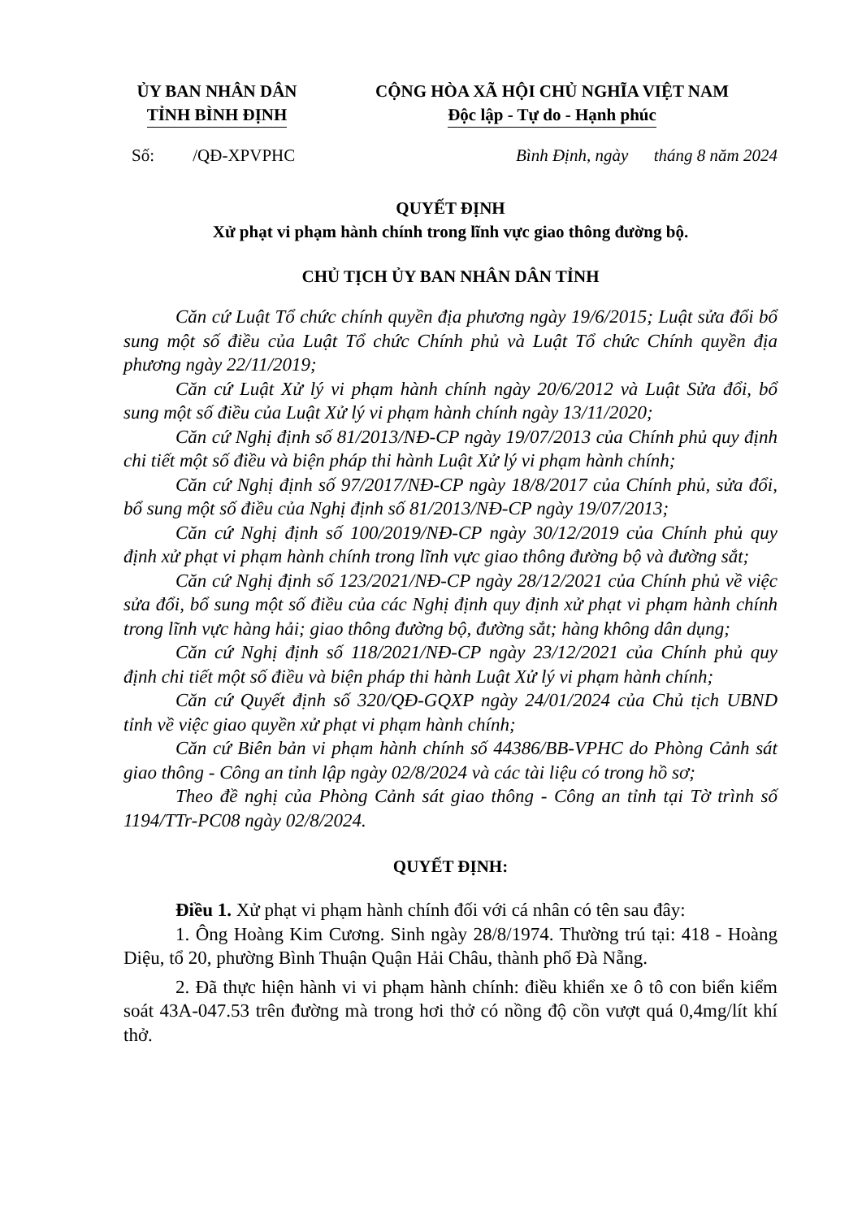ỦY BAN NHÂN DÂN
TỈNH BÌNH ĐỊNH
CỘNG HÒA XÃ HỘI CHỦ NGHĨA VIỆT NAM
Độc lập - Tự do - Hạnh phúc
Số: /QĐ-XPVPHC Bình Định, ngày tháng 8 năm 2024
QUYẾT ĐỊNH
Xử phạt vi phạm hành chính trong lĩnh vực giao thông đường bộ.
CHỦ TỊCH ỦY BAN NHÂN DÂN TỈNH
Căn cứ Luật Tổ chức chính quyền địa phương ngày 19/6/2015; Luật sửa đổi bổ sung một số điều của Luật Tổ chức Chính phủ và Luật Tổ chức Chính quyền địa phương ngày 22/11/2019;
Căn cứ Luật Xử lý vi phạm hành chính ngày 20/6/2012 và Luật Sửa đổi, bổ sung một số điều của Luật Xử lý vi phạm hành chính ngày 13/11/2020;
Căn cứ Nghị định số 81/2013/NĐ-CP ngày 19/07/2013 của Chính phủ quy định chi tiết một số điều và biện pháp thi hành Luật Xử lý vi phạm hành chính;
Căn cứ Nghị định số 97/2017/NĐ-CP ngày 18/8/2017 của Chính phủ, sửa đổi, bổ sung một số điều của Nghị định số 81/2013/NĐ-CP ngày 19/07/2013;
Căn cứ Nghị định số 100/2019/NĐ-CP ngày 30/12/2019 của Chính phủ quy định xử phạt vi phạm hành chính trong lĩnh vực giao thông đường bộ và đường sắt;
Căn cứ Nghị định số 123/2021/NĐ-CP ngày 28/12/2021 của Chính phủ về việc sửa đổi, bổ sung một số điều của các Nghị định quy định xử phạt vi phạm hành chính trong lĩnh vực hàng hải; giao thông đường bộ, đường sắt; hàng không dân dụng;
Căn cứ Nghị định số 118/2021/NĐ-CP ngày 23/12/2021 của Chính phủ quy định chi tiết một số điều và biện pháp thi hành Luật Xử lý vi phạm hành chính;
Căn cứ Quyết định số 320/QĐ-GQXP ngày 24/01/2024 của Chủ tịch UBND tỉnh về việc giao quyền xử phạt vi phạm hành chính;
Căn cứ Biên bản vi phạm hành chính số 44386/BB-VPHC do Phòng Cảnh sát giao thông - Công an tỉnh lập ngày 02/8/2024 và các tài liệu có trong hồ sơ;
Theo đề nghị của Phòng Cảnh sát giao thông - Công an tỉnh tại Tờ trình số 1194/TTr-PC08 ngày 02/8/2024.
QUYẾT ĐỊNH:
Điều 1. Xử phạt vi phạm hành chính đối với cá nhân có tên sau đây:
1. Ông Hoàng Kim Cương. Sinh ngày 28/8/1974. Thường trú tại: 418 - Hoàng Diệu, tổ 20, phường Bình Thuận Quận Hải Châu, thành phố Đà Nẵng.
2. Đã thực hiện hành vi vi phạm hành chính: điều khiển xe ô tô con biển kiểm soát 43A-047.53 trên đường mà trong hơi thở có nồng độ cồn vượt quá 0,4mg/lít khí thở.